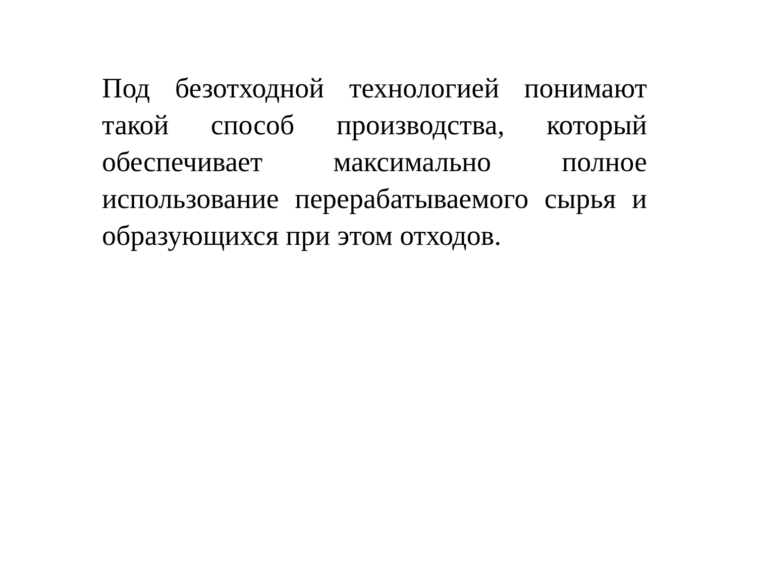Под безотходной технологией понимают такой способ производства, который обеспечивает максимально полное использование перерабатываемого сырья и образующихся при этом отходов.